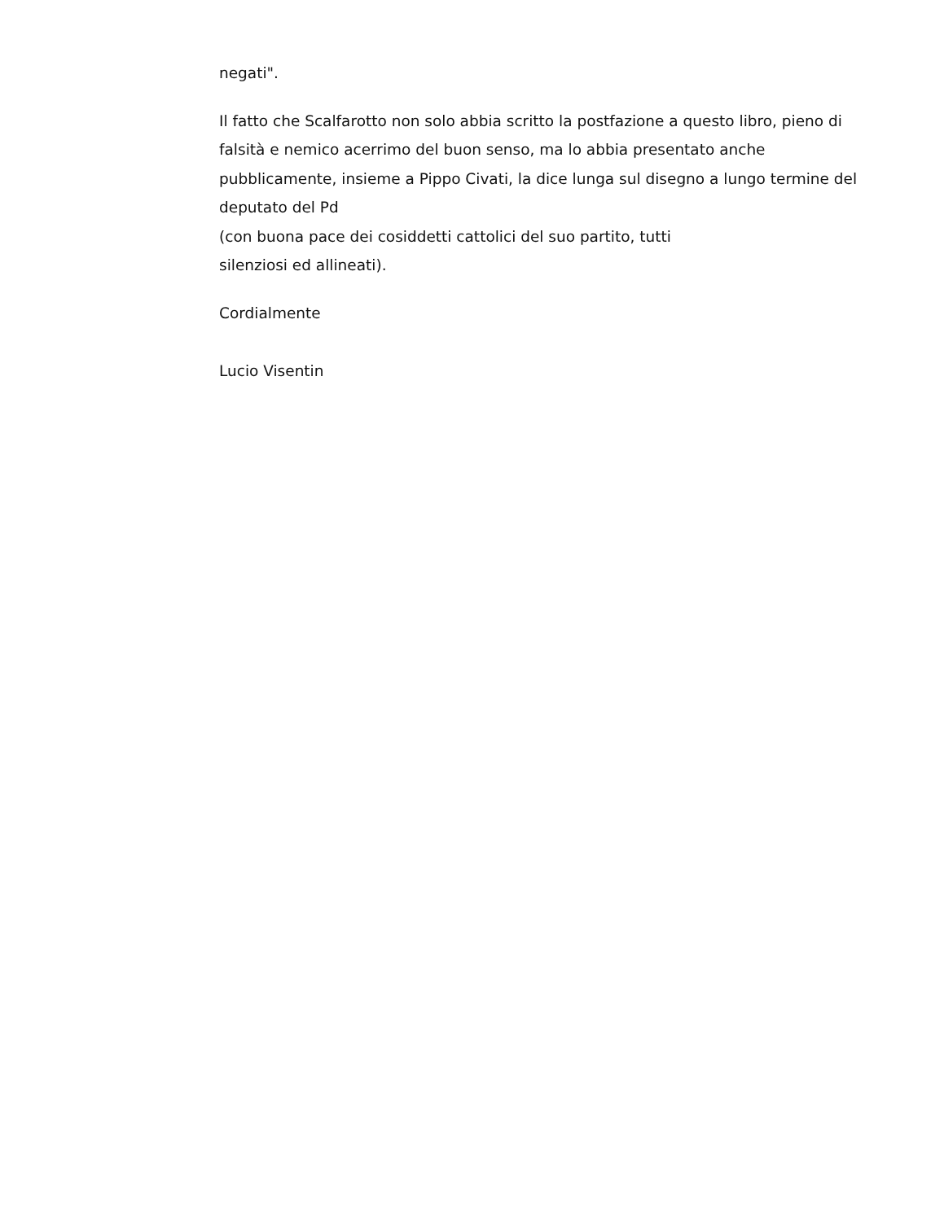negati".
Il fatto che Scalfarotto non solo abbia scritto la postfazione a questo libro, pieno di falsità e nemico acerrimo del buon senso, ma lo abbia presentato anche pubblicamente, insieme a Pippo Civati, la dice lunga sul disegno a lungo termine del deputato del Pd
(con buona pace dei cosiddetti cattolici del suo partito, tutti
silenziosi ed allineati).
Cordialmente
Lucio Visentin